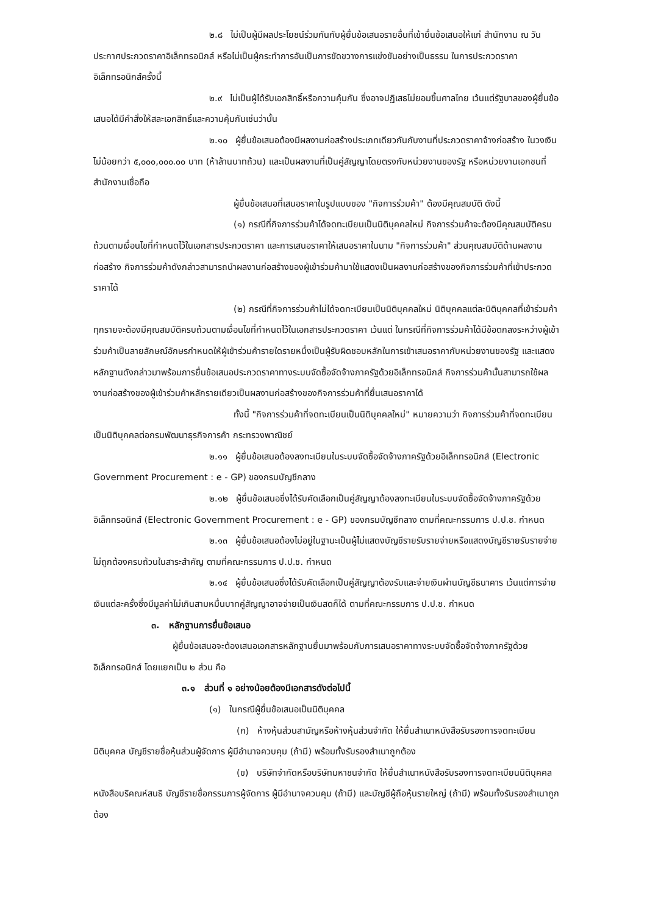๒.๘ ไม่เป็นผู้มีผลประโยชน์ร่วมกันกับผู้ยื่นข้อเสนอรายอื่นที่เข้ายื่นข้อเสนอให้แก่ สำนักงาน ณ วันประกาศประกวดราคาอิเล็กทรอนิกส์ หรือไม่เป็นผู้กระทำการอันเป็นการขัดขวางการแข่งขันอย่างเป็นธรรม ในการประกวดราคาอิเล็กทรอนิกส์ครั้งนี้
๒.๙ ไม่เป็นผู้ได้รับเอกสิทธิ์หรือความคุ้มกัน ซึ่งอาจปฏิเสธไม่ยอมขึ้นศาลไทย เว้นแต่รัฐบาลของผู้ยื่นข้อเสนอได้มีคำสั่งให้สละเอกสิทธิ์และความคุ้มกันเช่นว่านั้น
๒.๑๐ ผู้ยื่นข้อเสนอต้องมีผลงานก่อสร้างประเภทเดียวกันกับงานที่ประกวดราคาจ้างก่อสร้าง ในวงเงินไม่น้อยกว่า ๕,๐๐๐,๐๐๐.๐๐ บาท (ห้าล้านบาทถ้วน) และเป็นผลงานที่เป็นคู่สัญญาโดยตรงกับหน่วยงานของรัฐ หรือหน่วยงานเอกชนที่สำนักงานเชื่อถือ
ผู้ยื่นข้อเสนอที่เสนอราคาในรูปแบบของ "กิจการร่วมค้า" ต้องมีคุณสมบัติ ดังนี้
(๑) กรณีที่กิจการร่วมค้าได้จดทะเบียนเป็นนิติบุคคลใหม่ กิจการร่วมค้าจะต้องมีคุณสมบัติครบถ้วนตามเงื่อนไขที่กำหนดไว้ในเอกสารประกวดราคา และการเสนอราคาให้เสนอราคาในนาม "กิจการร่วมค้า" ส่วนคุณสมบัติด้านผลงานก่อสร้าง กิจการร่วมค้าดังกล่าวสามารถนำผลงานก่อสร้างของผู้เข้าร่วมค้ามาใช้แสดงเป็นผลงานก่อสร้างของกิจการร่วมค้าที่เข้าประกวดราคาได้
(๒) กรณีที่กิจการร่วมค้าไม่ได้จดทะเบียนเป็นนิติบุคคลใหม่ นิติบุคคลแต่ละนิติบุคคลที่เข้าร่วมค้าทุกรายจะต้องมีคุณสมบัติครบถ้วนตามเงื่อนไขที่กำหนดไว้ในเอกสารประกวดราคา เว้นแต่ ในกรณีที่กิจการร่วมค้าได้มีข้อตกลงระหว่างผู้เข้าร่วมค้าเป็นลายลักษณ์อักษรกำหนดให้ผู้เข้าร่วมค้ารายใดรายหนึ่งเป็นผู้รับผิดชอบหลักในการเข้าเสนอราคากับหน่วยงานของรัฐ และแสดงหลักฐานดังกล่าวมาพร้อมการยื่นข้อเสนอประกวดราคาทางระบบจัดซื้อจัดจ้างภาครัฐด้วยอิเล็กทรอนิกส์ กิจการร่วมค้านั้นสามารถใช้ผลงานก่อสร้างของผู้เข้าร่วมค้าหลักรายเดียวเป็นผลงานก่อสร้างของกิจการร่วมค้าที่ยื่นเสนอราคาได้
ทั้งนี้ "กิจการร่วมค้าที่จดทะเบียนเป็นนิติบุคคลใหม่" หมายความว่า กิจการร่วมค้าที่จดทะเบียนเป็นนิติบุคคลต่อกรมพัฒนาธุรกิจการค้า กระทรวงพาณิชย์
๒.๑๑ ผู้ยื่นข้อเสนอต้องลงทะเบียนในระบบจัดซื้อจัดจ้างภาครัฐด้วยอิเล็กทรอนิกส์ (Electronic Government Procurement : e - GP) ของกรมบัญชีกลาง
๒.๑๒ ผู้ยื่นข้อเสนอซึ่งได้รับคัดเลือกเป็นคู่สัญญาต้องลงทะเบียนในระบบจัดซื้อจัดจ้างภาครัฐด้วยอิเล็กทรอนิกส์ (Electronic Government Procurement : e - GP) ของกรมบัญชีกลาง ตามที่คณะกรรมการ ป.ป.ช. กำหนด
๒.๑๓ ผู้ยื่นข้อเสนอต้องไม่อยู่ในฐานะเป็นผู้ไม่แสดงบัญชีรายรับรายจ่ายหรือแสดงบัญชีรายรับรายจ่ายไม่ถูกต้องครบถ้วนในสาระสำคัญ ตามที่คณะกรรมการ ป.ป.ช. กำหนด
๒.๑๔ ผู้ยื่นข้อเสนอซึ่งได้รับคัดเลือกเป็นคู่สัญญาต้องรับและจ่ายเงินผ่านบัญชีธนาคาร เว้นแต่การจ่ายเงินแต่ละครั้งซึ่งมีมูลค่าไม่เกินสามหมื่นบาทคู่สัญญาอาจจ่ายเป็นเงินสดก็ได้ ตามที่คณะกรรมการ ป.ป.ช. กำหนด
๓. หลักฐานการยื่นข้อเสนอ
ผู้ยื่นข้อเสนอจะต้องเสนอเอกสารหลักฐานยื่นมาพร้อมกับการเสนอราคาทางระบบจัดซื้อจัดจ้างภาครัฐด้วยอิเล็กทรอนิกส์ โดยแยกเป็น ๒ ส่วน คือ
๓.๑ ส่วนที่ ๑ อย่างน้อยต้องมีเอกสารดังต่อไปนี้
(๑) ในกรณีผู้ยื่นข้อเสนอเป็นนิติบุคคล
(ก) ห้างหุ้นส่วนสามัญหรือห้างหุ้นส่วนจำกัด ให้ยื่นสำเนาหนังสือรับรองการจดทะเบียนนิติบุคคล บัญชีรายชื่อหุ้นส่วนผู้จัดการ ผู้มีอำนาจควบคุม (ถ้ามี) พร้อมทั้งรับรองสำเนาถูกต้อง
(ข) บริษัทจำกัดหรือบริษัทมหาชนจำกัด ให้ยื่นสำเนาหนังสือรับรองการจดทะเบียนนิติบุคคล หนังสือบริคณห์สนธิ บัญชีรายชื่อกรรมการผู้จัดการ ผู้มีอำนาจควบคุม (ถ้ามี) และบัญชีผู้ถือหุ้นรายใหญ่ (ถ้ามี) พร้อมทั้งรับรองสำเนาถูกต้อง